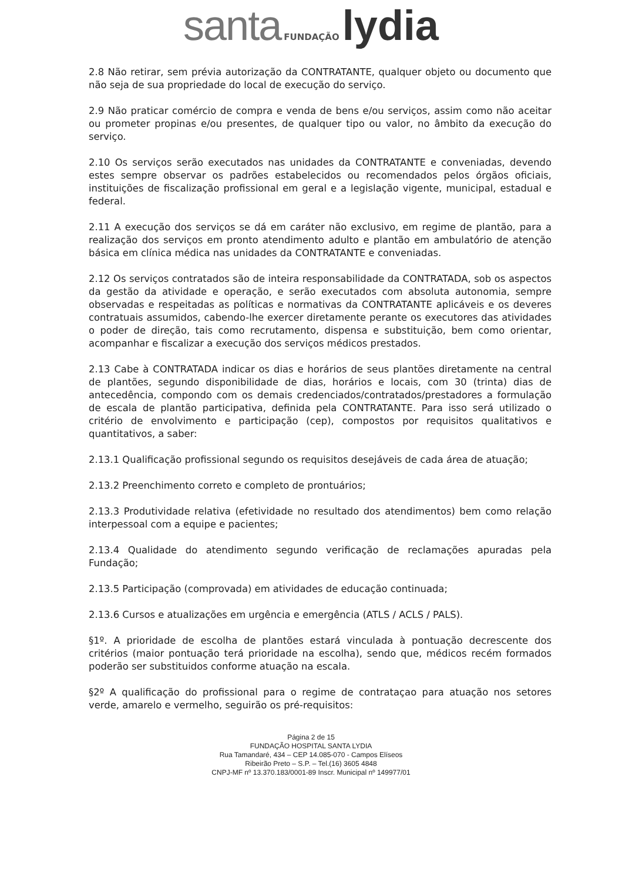santa FUNDAÇÃO lydia
2.8 Não retirar, sem prévia autorização da CONTRATANTE, qualquer objeto ou documento que não seja de sua propriedade do local de execução do serviço.
2.9 Não praticar comércio de compra e venda de bens e/ou serviços, assim como não aceitar ou prometer propinas e/ou presentes, de qualquer tipo ou valor, no âmbito da execução do serviço.
2.10 Os serviços serão executados nas unidades da CONTRATANTE e conveniadas, devendo estes sempre observar os padrões estabelecidos ou recomendados pelos órgãos oficiais, instituições de fiscalização profissional em geral e a legislação vigente, municipal, estadual e federal.
2.11 A execução dos serviços se dá em caráter não exclusivo, em regime de plantão, para a realização dos serviços em pronto atendimento adulto e plantão em ambulatório de atenção básica em clínica médica nas unidades da CONTRATANTE e conveniadas.
2.12 Os serviços contratados são de inteira responsabilidade da CONTRATADA, sob os aspectos da gestão da atividade e operação, e serão executados com absoluta autonomia, sempre observadas e respeitadas as políticas e normativas da CONTRATANTE aplicáveis e os deveres contratuais assumidos, cabendo-lhe exercer diretamente perante os executores das atividades o poder de direção, tais como recrutamento, dispensa e substituição, bem como orientar, acompanhar e fiscalizar a execução dos serviços médicos prestados.
2.13 Cabe à CONTRATADA indicar os dias e horários de seus plantões diretamente na central de plantões, segundo disponibilidade de dias, horários e locais, com 30 (trinta) dias de antecedência, compondo com os demais credenciados/contratados/prestadores a formulação de escala de plantão participativa, definida pela CONTRATANTE. Para isso será utilizado o critério de envolvimento e participação (cep), compostos por requisitos qualitativos e quantitativos, a saber:
2.13.1 Qualificação profissional segundo os requisitos desejáveis de cada área de atuação;
2.13.2 Preenchimento correto e completo de prontuários;
2.13.3 Produtividade relativa (efetividade no resultado dos atendimentos) bem como relação interpessoal com a equipe e pacientes;
2.13.4 Qualidade do atendimento segundo verificação de reclamações apuradas pela Fundação;
2.13.5 Participação (comprovada) em atividades de educação continuada;
2.13.6 Cursos e atualizações em urgência e emergência (ATLS / ACLS / PALS).
§1º. A prioridade de escolha de plantões estará vinculada à pontuação decrescente dos critérios (maior pontuação terá prioridade na escolha), sendo que, médicos recém formados poderão ser substituidos conforme atuação na escala.
§2º A qualificação do profissional para o regime de contrataçao para atuação nos setores verde, amarelo e vermelho, seguirão os pré-requisitos:
Página 2 de 15
FUNDAÇÃO HOSPITAL SANTA LYDIA
Rua Tamandaré, 434 – CEP 14.085-070 - Campos Elíseos
Ribeirão Preto – S.P. – Tel.(16) 3605 4848
CNPJ-MF nº 13.370.183/0001-89 Inscr. Municipal nº 149977/01